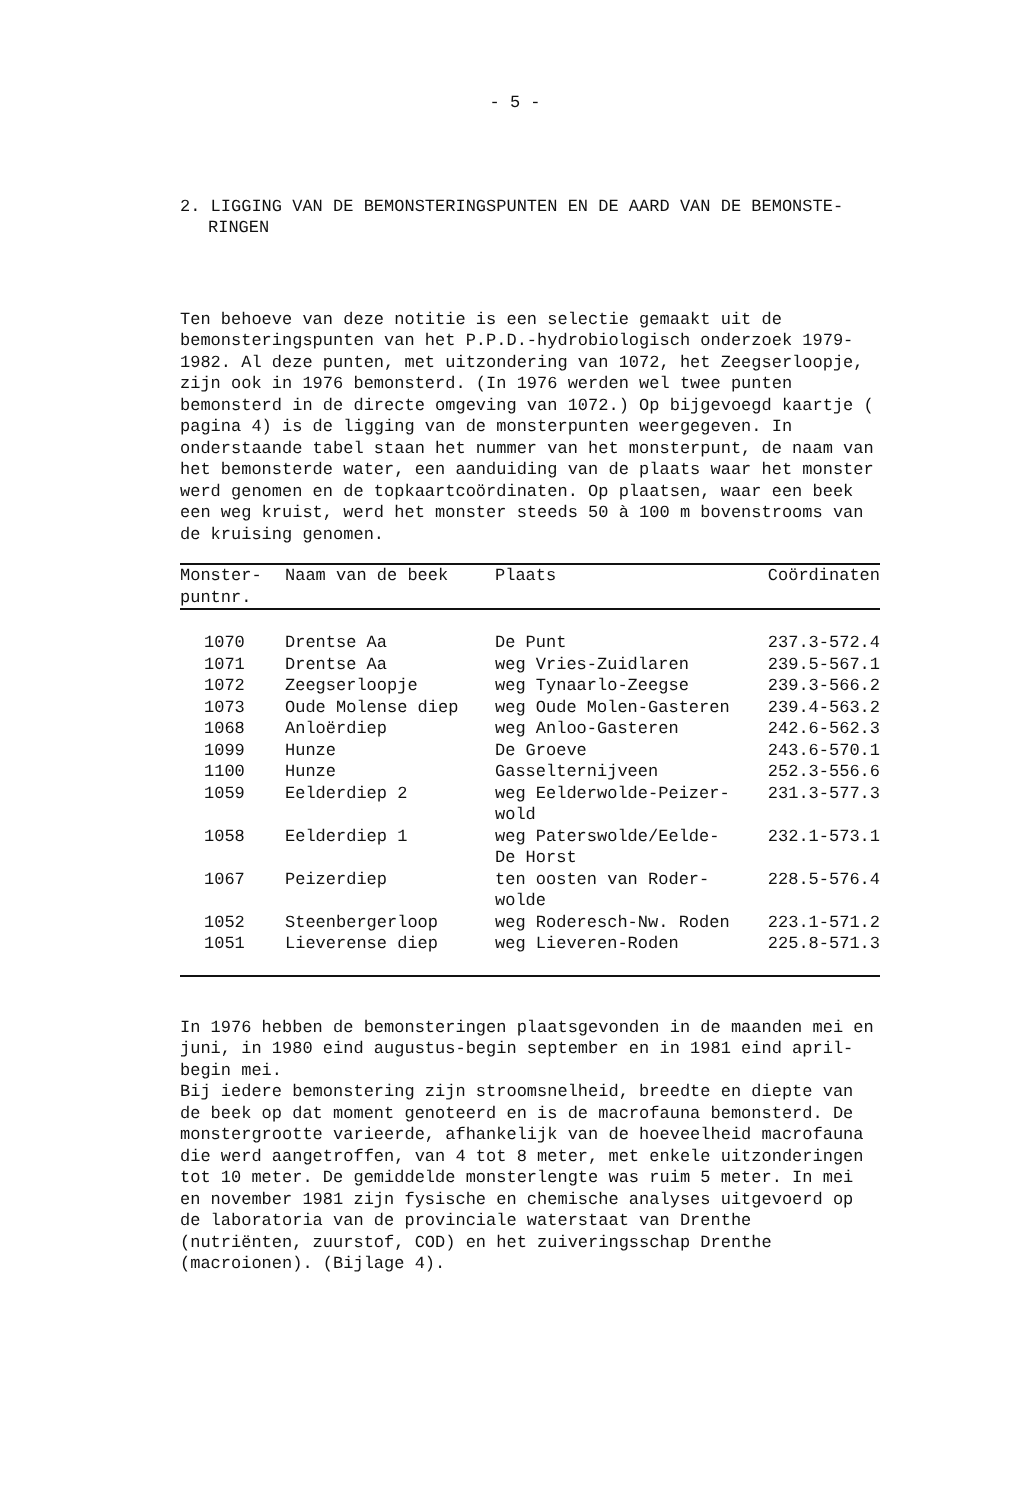- 5 -
2. LIGGING VAN DE BEMONSTERINGSPUNTEN EN DE AARD VAN DE BEMONSTE-
RINGEN
Ten behoeve van deze notitie is een selectie gemaakt uit de bemonsteringspunten van het P.P.D.-hydrobiologisch onderzoek 1979-1982. Al deze punten, met uitzondering van 1072, het Zeegserloopje, zijn ook in 1976 bemonsterd. (In 1976 werden wel twee punten bemonsterd in de directe omgeving van 1072.) Op bijgevoegd kaartje ( pagina 4) is de ligging van de monsterpunten weergegeven. In onderstaande tabel staan het nummer van het monsterpunt, de naam van het bemonsterde water, een aanduiding van de plaats waar het monster werd genomen en de topkaartcoördinaten. Op plaatsen, waar een beek een weg kruist, werd het monster steeds 50 à 100 m bovenstrooms van de kruising genomen.
| Monster- puntnr. | Naam van de beek | Plaats | Coördinaten |
| --- | --- | --- | --- |
| 1070 | Drentse Aa | De Punt | 237.3-572.4 |
| 1071 | Drentse Aa | weg Vries-Zuidlaren | 239.5-567.1 |
| 1072 | Zeegserloopje | weg Tynaarlo-Zeegse | 239.3-566.2 |
| 1073 | Oude Molense diep | weg Oude Molen-Gasteren | 239.4-563.2 |
| 1068 | Anloërdiep | weg Anloo-Gasteren | 242.6-562.3 |
| 1099 | Hunze | De Groeve | 243.6-570.1 |
| 1100 | Hunze | Gasselternijveen | 252.3-556.6 |
| 1059 | Eelderdiep 2 | weg Eelderwolde-Peizer- wold | 231.3-577.3 |
| 1058 | Eelderdiep 1 | weg Paterswolde/Eelde- De Horst | 232.1-573.1 |
| 1067 | Peizerdiep | ten oosten van Roder- wolde | 228.5-576.4 |
| 1052 | Steenbergerloop | weg Roderesch-Nw. Roden | 223.1-571.2 |
| 1051 | Lieverense diep | weg Lieveren-Roden | 225.8-571.3 |
In 1976 hebben de bemonsteringen plaatsgevonden in de maanden mei en juni, in 1980 eind augustus-begin september en in 1981 eind april-begin mei.
Bij iedere bemonstering zijn stroomsnelheid, breedte en diepte van de beek op dat moment genoteerd en is de macrofauna bemonsterd. De monstergrootte varieerde, afhankelijk van de hoeveelheid macrofauna die werd aangetroffen, van 4 tot 8 meter, met enkele uitzonderingen tot 10 meter. De gemiddelde monsterlengte was ruim 5 meter. In mei en november 1981 zijn fysische en chemische analyses uitgevoerd op de laboratoria van de provinciale waterstaat van Drenthe (nutriënten, zuurstof, COD) en het zuiveringsschap Drenthe (macroionen). (Bijlage 4).